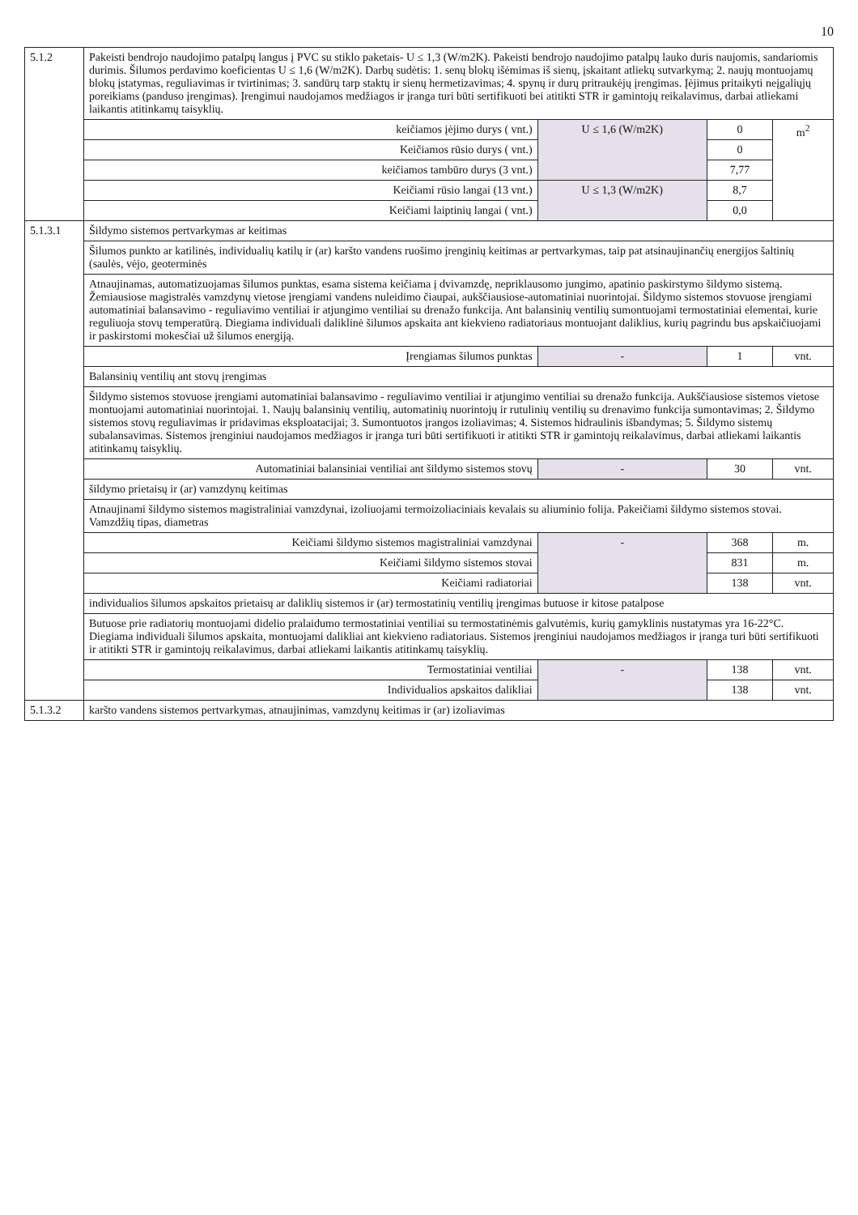10
| 5.1.2 | Pakeisti bendrojo naudojimo patalpų langus į PVC su stiklo paketais- U ≤ 1,3 (W/m2K). Pakeisti bendrojo naudojimo patalpų lauko duris naujomis, sandariomis durimis. Šilumos perdavimo koeficientas U ≤ 1,6 (W/m2K). Darbų sudėtis: 1. senų blokų išėmimas iš sienų, įskaitant atliekų sutvarkymą; 2. naujų montuojamų blokų įstatymas, reguliavimas ir tvirtinimas; 3. sandūrų tarp staktų ir sienų hermetizavimas; 4. spynų ir durų pritraukėjų įrengimas. Įėjimus pritaikyti neįgaliųjų poreikiams (panduso įrengimas). Įrengimui naudojamos medžiagos ir įranga turi būti sertifikuoti bei atitikti STR ir gamintojų reikalavimus, darbai atliekami laikantis atitinkamų taisyklių. | | | |
| | keičiamos įėjimo durys ( vnt.) | U ≤ 1,6 (W/m2K) | 0 | m<sup>2</sup> |
| | Keičiamos rūsio durys ( vnt.) | | 0 | |
| | keičiamos tambūro durys (3 vnt.) | | 7,77 | |
| | Keičiami rūsio langai (13 vnt.) | U ≤ 1,3 (W/m2K) | 8,7 | |
| | Keičiami laiptinių langai ( vnt.) | | 0,0 | |
| 5.1.3.1 | Šildymo sistemos pertvarkymas ar keitimas | | | |
| | Šilumos punkto ar katilinės, individualių katilų ir (ar) karšto vandens ruošimo įrenginių keitimas ar pertvarkymas, taip pat atsinaujinančių energijos šaltinių (saulės, vėjo, geoterminės | | | |
| | Atnaujinamas, automatizuojamas šilumos punktas, esama sistema keičiama į dvivamzdę, nepriklausomo jungimo, apatinio paskirstymo šildymo sistemą. Žemiausiose magistralės vamzdynų vietose įrengiami vandens nuleidimo čiaupai, aukščiausiose-automatiniai nuorintojai. Šildymo sistemos stovuose įrengiami automatiniai balansavimo - reguliavimo ventiliai ir atjungimo ventiliai su drenažo funkcija. Ant balansinių ventilių sumontuojami termostatiniai elementai, kurie reguliuoja stovų temperatūrą. Diegiama individuali daliklinė šilumos apskaita ant kiekvieno radiatoriaus montuojant daliklius, kurių pagrindu bus apskaičiuojami ir paskirstomi mokesčiai už šilumos energiją. | | | |
| | Įrengiamas šilumos punktas | - | 1 | vnt. |
| | Balansinių ventilių ant stovų įrengimas | | | |
| | Šildymo sistemos stovuose įrengiami automatiniai balansavimo - reguliavimo ventiliai ir atjungimo ventiliai su drenažo funkcija. Aukščiausiose sistemos vietose montuojami automatiniai nuorintojai. 1. Naujų balansinių ventilių, automatinių nuorintojų ir rutulinių ventilių su drenavimo funkcija sumontavimas; 2. Šildymo sistemos stovų reguliavimas ir pridavimas eksploatacijai; 3. Sumontuotos įrangos izoliavimas; 4. Sistemos hidraulinis išbandymas; 5. Šildymo sistemų subalansavimas. Sistemos įrenginiui naudojamos medžiagos ir įranga turi būti sertifikuoti ir atitikti STR ir gamintojų reikalavimus, darbai atliekami laikantis atitinkamų taisyklių. | | | |
| | Automatiniai balansiniai ventiliai ant šildymo sistemos stovų | - | 30 | vnt. |
| | šildymo prietaisų ir (ar) vamzdynų keitimas | | | |
| | Atnaujinami šildymo sistemos magistraliniai vamzdynai, izoliuojami termoizoliaciniais kevalais su aliuminio folija. Pakeičiami šildymo sistemos stovai. Vamzdžių tipas, diametras | | | |
| | Keičiami šildymo sistemos magistraliniai vamzdynai | - | 368 | m. |
| | Keičiami šildymo sistemos stovai | | 831 | m. |
| | Keičiami radiatoriai | | 138 | vnt. |
| | individualios šilumos apskaitos prietaisų ar daliklių sistemos ir (ar) termostatinių ventilių įrengimas butuose ir kitose patalpose | | | |
| | Butuose prie radiatorių montuojami didelio pralaidumo termostatiniai ventiliai su termostatinėmis galvutėmis, kurių gamyklinis nustatymas yra 16-22°C. Diegiama individuali šilumos apskaita, montuojami dalikliai ant kiekvieno radiatoriaus. Sistemos įrenginiui naudojamos medžiagos ir įranga turi būti sertifikuoti ir atitikti STR ir gamintojų reikalavimus, darbai atliekami laikantis atitinkamų taisyklių. | | | |
| | Termostatiniai ventiliai | - | 138 | vnt. |
| | Individualios apskaitos dalikliai | | 138 | vnt. |
| 5.1.3.2 | karšto vandens sistemos pertvarkymas, atnaujinimas, vamzdynų keitimas ir (ar) izoliavimas | | | |